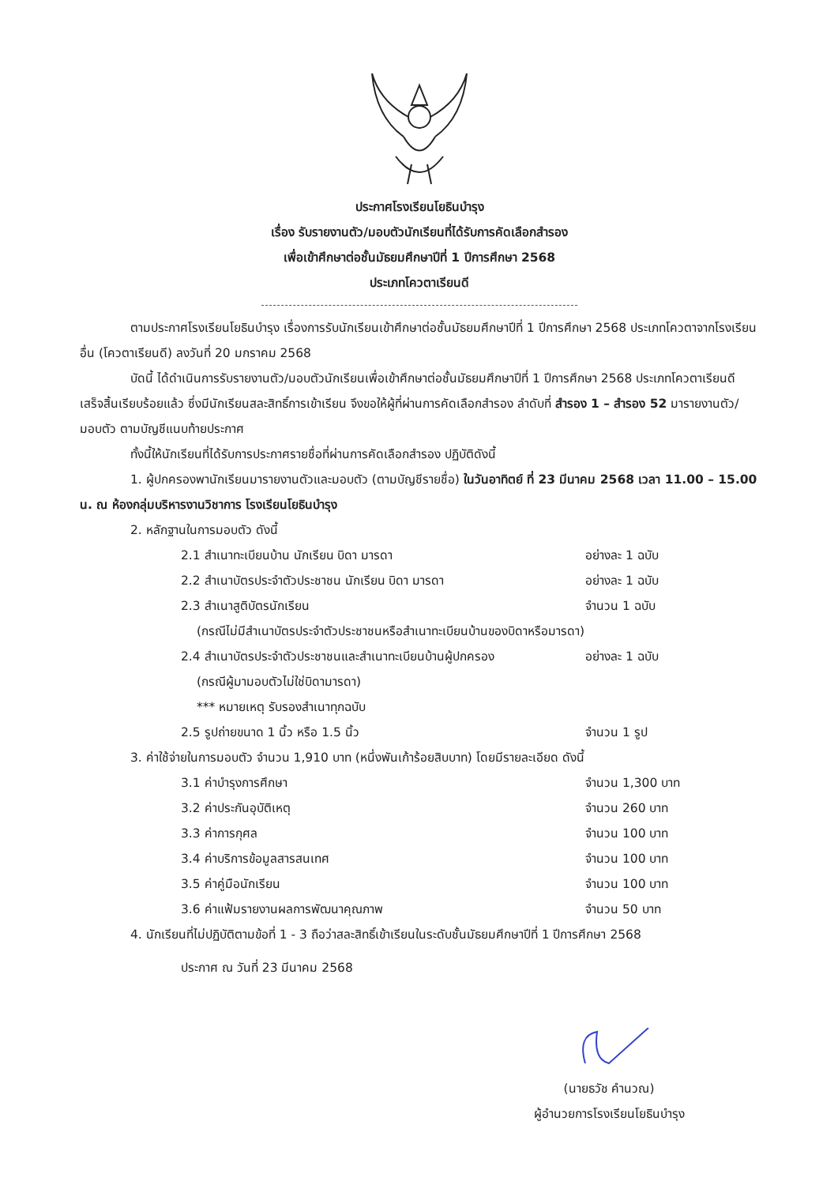ประกาศโรงเรียนโยธินบำรุง
เรื่อง รับรายงานตัว/มอบตัวนักเรียนที่ได้รับการคัดเลือกสำรอง
เพื่อเข้าศึกษาต่อชั้นมัธยมศึกษาปีที่ 1 ปีการศึกษา 2568
ประเภทโควตาเรียนดี
ตามประกาศโรงเรียนโยธินบำรุง เรื่องการรับนักเรียนเข้าศึกษาต่อชั้นมัธยมศึกษาปีที่ 1 ปีการศึกษา 2568 ประเภทโควตาจากโรงเรียนอื่น (โควตาเรียนดี) ลงวันที่ 20 มกราคม 2568
บัดนี้ ได้ดำเนินการรับรายงานตัว/มอบตัวนักเรียนเพื่อเข้าศึกษาต่อชั้นมัธยมศึกษาปีที่ 1 ปีการศึกษา 2568 ประเภทโควตาเรียนดี เสร็จสิ้นเรียบร้อยแล้ว ซึ่งมีนักเรียนสละสิทธิ์การเข้าเรียน จึงขอให้ผู้ที่ผ่านการคัดเลือกสำรอง ลำดับที่ สำรอง 1 – สำรอง 52 มารายงานตัว/มอบตัว ตามบัญชีแนบท้ายประกาศ
ทั้งนี้ให้นักเรียนที่ได้รับการประกาศรายชื่อที่ผ่านการคัดเลือกสำรอง ปฏิบัติดังนี้
1. ผู้ปกครองพานักเรียนมารายงานตัวและมอบตัว (ตามบัญชีรายชื่อ) ในวันอาทิตย์ ที่ 23 มีนาคม 2568 เวลา 11.00 – 15.00 น. ณ ห้องกลุ่มบริหารงานวิชาการ โรงเรียนโยธินบำรุง
2. หลักฐานในการมอบตัว ดังนี้
2.1 สำเนาทะเบียนบ้าน นักเรียน บิดา มารดา อย่างละ 1 ฉบับ
2.2 สำเนาบัตรประจำตัวประชาชน นักเรียน บิดา มารดา อย่างละ 1 ฉบับ
2.3 สำเนาสูติบัตรนักเรียน จำนวน 1 ฉบับ
(กรณีไม่มีสำเนาบัตรประจำตัวประชาชนหรือสำเนาทะเบียนบ้านของบิดาหรือมารดา)
2.4 สำเนาบัตรประจำตัวประชาชนและสำเนาทะเบียนบ้านผู้ปกครอง อย่างละ 1 ฉบับ
(กรณีผู้มามอบตัวไม่ใช่บิดามารดา)
*** หมายเหตุ รับรองสำเนาทุกฉบับ
2.5 รูปถ่ายขนาด 1 นิ้ว หรือ 1.5 นิ้ว จำนวน 1 รูป
3. ค่าใช้จ่ายในการมอบตัว จำนวน 1,910 บาท (หนึ่งพันเก้าร้อยสิบบาท) โดยมีรายละเอียด ดังนี้
3.1 ค่าบำรุงการศึกษา จำนวน 1,300 บาท
3.2 ค่าประกันอุบัติเหตุ จำนวน 260 บาท
3.3 ค่าการกุศล จำนวน 100 บาท
3.4 ค่าบริการข้อมูลสารสนเทศ จำนวน 100 บาท
3.5 ค่าคู่มือนักเรียน จำนวน 100 บาท
3.6 ค่าแฟ้มรายงานผลการพัฒนาคุณภาพ จำนวน 50 บาท
4. นักเรียนที่ไม่ปฏิบัติตามข้อที่ 1 - 3 ถือว่าสละสิทธิ์เข้าเรียนในระดับชั้นมัธยมศึกษาปีที่ 1 ปีการศึกษา 2568
ประกาศ ณ วันที่ 23 มีนาคม 2568
(นายธวัช คำนวณ)
ผู้อำนวยการโรงเรียนโยธินบำรุง